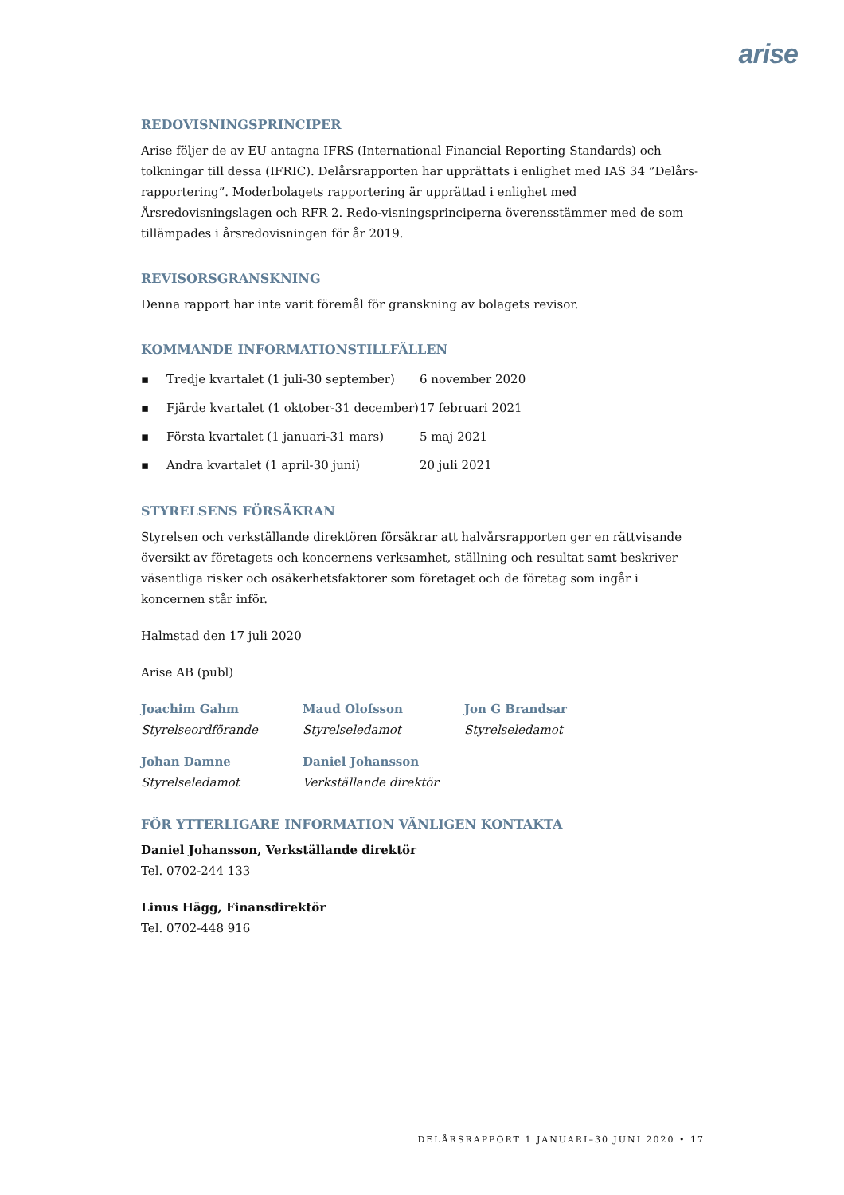arise
REDOVISNINGSPRINCIPER
Arise följer de av EU antagna IFRS (International Financial Reporting Standards) och tolkningar till dessa (IFRIC). Delårsrapporten har upprättats i enlighet med IAS 34 ”Delårs-rapportering”. Moderbolagets rapportering är upprättad i enlighet med Årsredovisningslagen och RFR 2. Redo-visningsprinciperna överensstämmer med de som tillämpades i årsredovisningen för år 2019.
REVISORSGRANSKNING
Denna rapport har inte varit föremål för granskning av bolagets revisor.
KOMMANDE INFORMATIONSTILLFÄLLEN
▪ Tredje kvartalet (1 juli-30 september) 6 november 2020
▪ Fjärde kvartalet (1 oktober-31 december) 17 februari 2021
▪ Första kvartalet (1 januari-31 mars) 5 maj 2021
▪ Andra kvartalet (1 april-30 juni) 20 juli 2021
STYRELSENS FÖRSÄKRAN
Styrelsen och verkställande direktören försäkrar att halvårsrapporten ger en rättvisande översikt av företagets och koncernens verksamhet, ställning och resultat samt beskriver väsentliga risker och osäkerhetsfaktorer som företaget och de företag som ingår i koncernen står inför.
Halmstad den 17 juli 2020
Arise AB (publ)
Joachim Gahm
Styrelseordförande
Maud Olofsson
Styrelseledamot
Jon G Brandsar
Styrelseledamot
Johan Damne
Styrelseledamot
Daniel Johansson
Verkställande direktör
FÖR YTTERLIGARE INFORMATION VÄNLIGEN KONTAKTA
Daniel Johansson, Verkställande direktör
Tel. 0702-244 133
Linus Hägg, Finansdirektör
Tel. 0702-448 916
DELÅRSRAPPORT 1 JANUARI–30 JUNI 2020 • 17